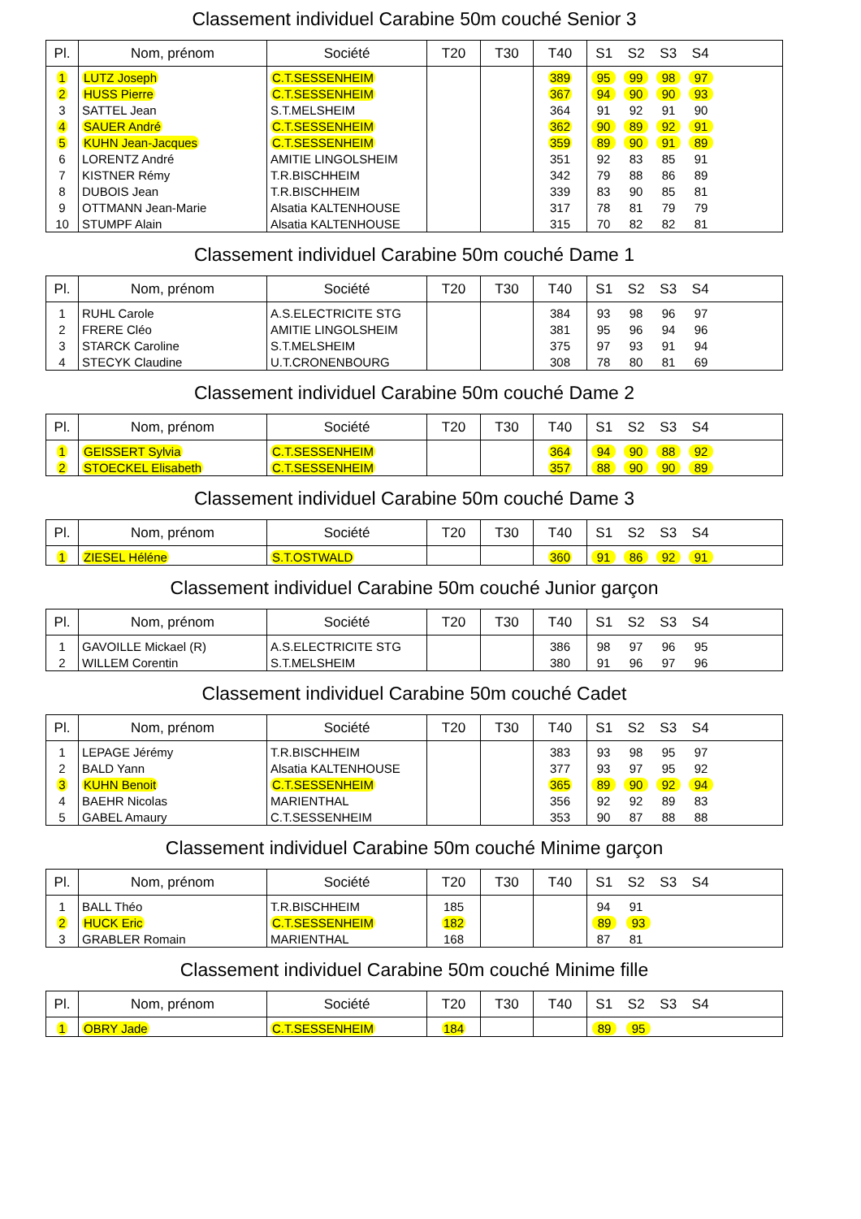Classement individuel Carabine 50m couché Senior 3
| Pl. | Nom, prénom | Société | T20 | T30 | T40 | S1 S2 S3 S4 |
| --- | --- | --- | --- | --- | --- | --- |
| 1 | LUTZ Joseph | C.T.SESSENHEIM | | | 389 | 95 99 98 97 |
| 2 | HUSS Pierre | C.T.SESSENHEIM | | | 367 | 94 90 90 93 |
| 3 | SATTEL Jean | S.T.MELSHEIM | | | 364 | 91 92 91 90 |
| 4 | SAUER André | C.T.SESSENHEIM | | | 362 | 90 89 92 91 |
| 5 | KUHN Jean-Jacques | C.T.SESSENHEIM | | | 359 | 89 90 91 89 |
| 6 | LORENTZ André | AMITIE LINGOLSHEIM | | | 351 | 92 83 85 91 |
| 7 | KISTNER Rémy | T.R.BISCHHEIM | | | 342 | 79 88 86 89 |
| 8 | DUBOIS Jean | T.R.BISCHHEIM | | | 339 | 83 90 85 81 |
| 9 | OTTMANN Jean-Marie | Alsatia KALTENHOUSE | | | 317 | 78 81 79 79 |
| 10 | STUMPF Alain | Alsatia KALTENHOUSE | | | 315 | 70 82 82 81 |
Classement individuel Carabine 50m couché Dame 1
| Pl. | Nom, prénom | Société | T20 | T30 | T40 | S1 S2 S3 S4 |
| --- | --- | --- | --- | --- | --- | --- |
| 1 | RUHL Carole | A.S.ELECTRICITE STG | | | 384 | 93 98 96 97 |
| 2 | FRERE Cléo | AMITIE LINGOLSHEIM | | | 381 | 95 96 94 96 |
| 3 | STARCK Caroline | S.T.MELSHEIM | | | 375 | 97 93 91 94 |
| 4 | STECYK Claudine | U.T.CRONENBOURG | | | 308 | 78 80 81 69 |
Classement individuel Carabine 50m couché Dame 2
| Pl. | Nom, prénom | Société | T20 | T30 | T40 | S1 S2 S3 S4 |
| --- | --- | --- | --- | --- | --- | --- |
| 1 | GEISSERT Sylvia | C.T.SESSENHEIM | | | 364 | 94 90 88 92 |
| 2 | STOECKEL Elisabeth | C.T.SESSENHEIM | | | 357 | 88 90 90 89 |
Classement individuel Carabine 50m couché Dame 3
| Pl. | Nom, prénom | Société | T20 | T30 | T40 | S1 S2 S3 S4 |
| --- | --- | --- | --- | --- | --- | --- |
| 1 | ZIESEL Héléne | S.T.OSTWALD | | | 360 | 91 86 92 91 |
Classement individuel Carabine 50m couché Junior garçon
| Pl. | Nom, prénom | Société | T20 | T30 | T40 | S1 S2 S3 S4 |
| --- | --- | --- | --- | --- | --- | --- |
| 1 | GAVOILLE Mickael (R) | A.S.ELECTRICITE STG | | | 386 | 98 97 96 95 |
| 2 | WILLEM Corentin | S.T.MELSHEIM | | | 380 | 91 96 97 96 |
Classement individuel Carabine 50m couché Cadet
| Pl. | Nom, prénom | Société | T20 | T30 | T40 | S1 S2 S3 S4 |
| --- | --- | --- | --- | --- | --- | --- |
| 1 | LEPAGE Jérémy | T.R.BISCHHEIM | | | 383 | 93 98 95 97 |
| 2 | BALD Yann | Alsatia KALTENHOUSE | | | 377 | 93 97 95 92 |
| 3 | KUHN Benoit | C.T.SESSENHEIM | | | 365 | 89 90 92 94 |
| 4 | BAEHR Nicolas | MARIENTHAL | | | 356 | 92 92 89 83 |
| 5 | GABEL Amaury | C.T.SESSENHEIM | | | 353 | 90 87 88 88 |
Classement individuel Carabine 50m couché Minime garçon
| Pl. | Nom, prénom | Société | T20 | T30 | T40 | S1 S2 S3 S4 |
| --- | --- | --- | --- | --- | --- | --- |
| 1 | BALL Théo | T.R.BISCHHEIM | 185 | | | 94 91 |
| 2 | HUCK Eric | C.T.SESSENHEIM | 182 | | | 89 93 |
| 3 | GRABLER Romain | MARIENTHAL | 168 | | | 87 81 |
Classement individuel Carabine 50m couché Minime fille
| Pl. | Nom, prénom | Société | T20 | T30 | T40 | S1 S2 S3 S4 |
| --- | --- | --- | --- | --- | --- | --- |
| 1 | OBRY Jade | C.T.SESSENHEIM | 184 | | | 89 95 |